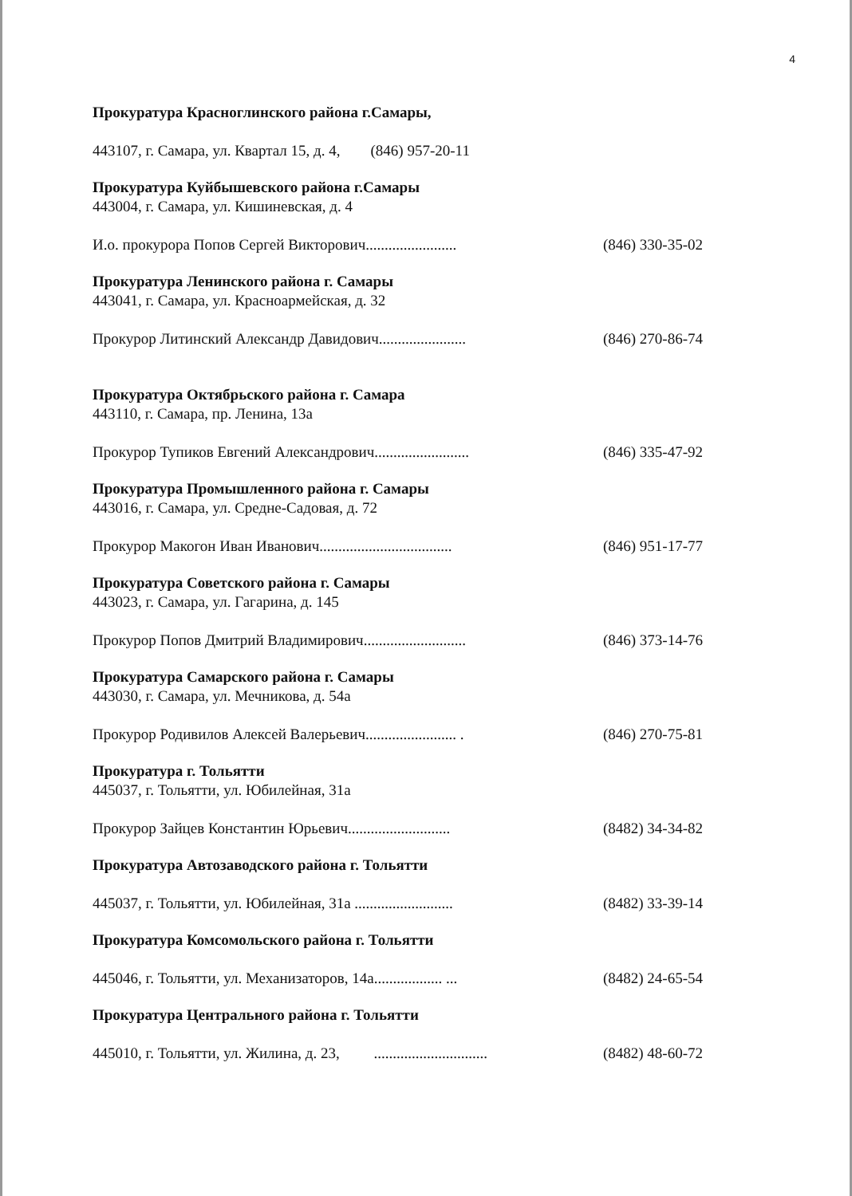4
Прокуратура Красноглинского района г.Самары,
443107, г. Самара, ул. Квартал 15, д. 4, (846) 957-20-11
Прокуратура Куйбышевского района г.Самары
443004, г. Самара, ул. Кишиневская, д. 4
И.о. прокурора Попов Сергей Викторович........................ (846) 330-35-02
Прокуратура Ленинского района г. Самары
443041, г. Самара, ул. Красноармейская, д. 32
Прокурор Литинский Александр Давидович....................... (846) 270-86-74
Прокуратура Октябрьского района г. Самара
443110, г. Самара, пр. Ленина, 13а
Прокурор Тупиков Евгений Александрович......................... (846) 335-47-92
Прокуратура Промышленного района г. Самары
443016, г. Самара, ул. Средне-Садовая, д. 72
Прокурор Макогон Иван Иванович................................... (846) 951-17-77
Прокуратура Советского района г. Самары
443023, г. Самара, ул. Гагарина, д. 145
Прокурор Попов Дмитрий Владимирович........................... (846) 373-14-76
Прокуратура Самарского района г. Самары
443030, г. Самара, ул. Мечникова, д. 54а
Прокурор Родивилов Алексей Валерьевич........................ . (846) 270-75-81
Прокуратура г. Тольятти
445037, г. Тольятти, ул. Юбилейная, 31а
Прокурор Зайцев Константин Юрьевич........................... (8482) 34-34-82
Прокуратура Автозаводского района г. Тольятти
445037, г. Тольятти, ул. Юбилейная, 31а .......................... (8482) 33-39-14
Прокуратура Комсомольского района г. Тольятти
445046, г. Тольятти, ул. Механизаторов, 14а.................. ... (8482) 24-65-54
Прокуратура Центрального района г. Тольятти
445010, г. Тольятти, ул. Жилина, д. 23, .............................. (8482) 48-60-72